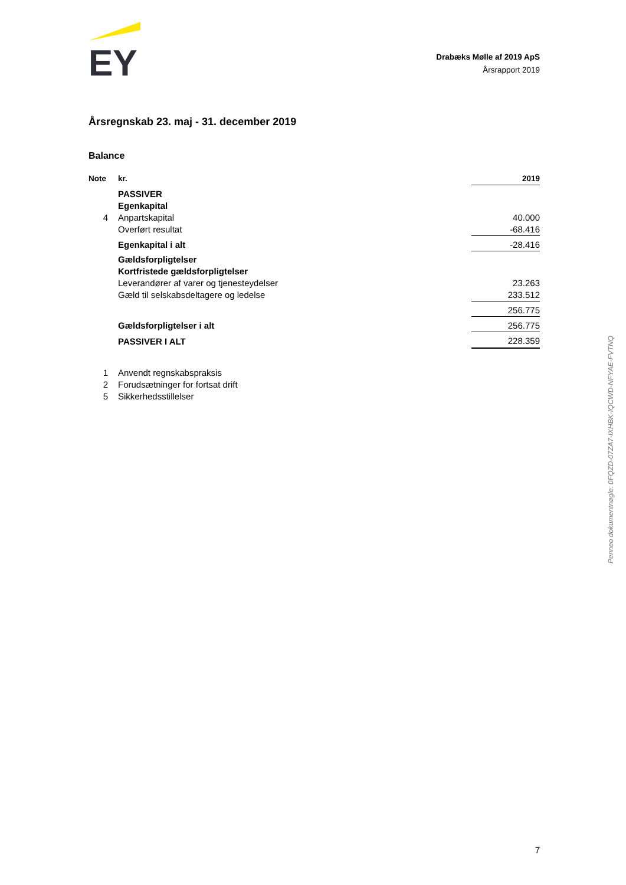EY
Drabæks Mølle af 2019 ApS
Årsrapport 2019
Årsregnskab 23. maj - 31. december 2019
Balance
| Note | kr. | 2019 |
| --- | --- | --- |
| | PASSIVER | |
| | Egenkapital | |
| 4 | Anpartskapital | 40.000 |
| | Overført resultat | -68.416 |
| | Egenkapital i alt | -28.416 |
| | Gældsforpligtelser | |
| | Kortfristede gældsforpligtelser | |
| | Leverandører af varer og tjenesteydelser | 23.263 |
| | Gæld til selskabsdeltagere og ledelse | 233.512 |
| | | 256.775 |
| | Gældsforpligtelser i alt | 256.775 |
| | PASSIVER I ALT | 228.359 |
| 1 | Anvendt regnskabspraksis | |
| 2 | Forudsætninger for fortsat drift | |
| 5 | Sikkerhedsstillelser | |
Penneo dokumentnøgle: 0FQZD-07ZA7-IXHBK-IQCWD-NFYAE-FVTNQ
7